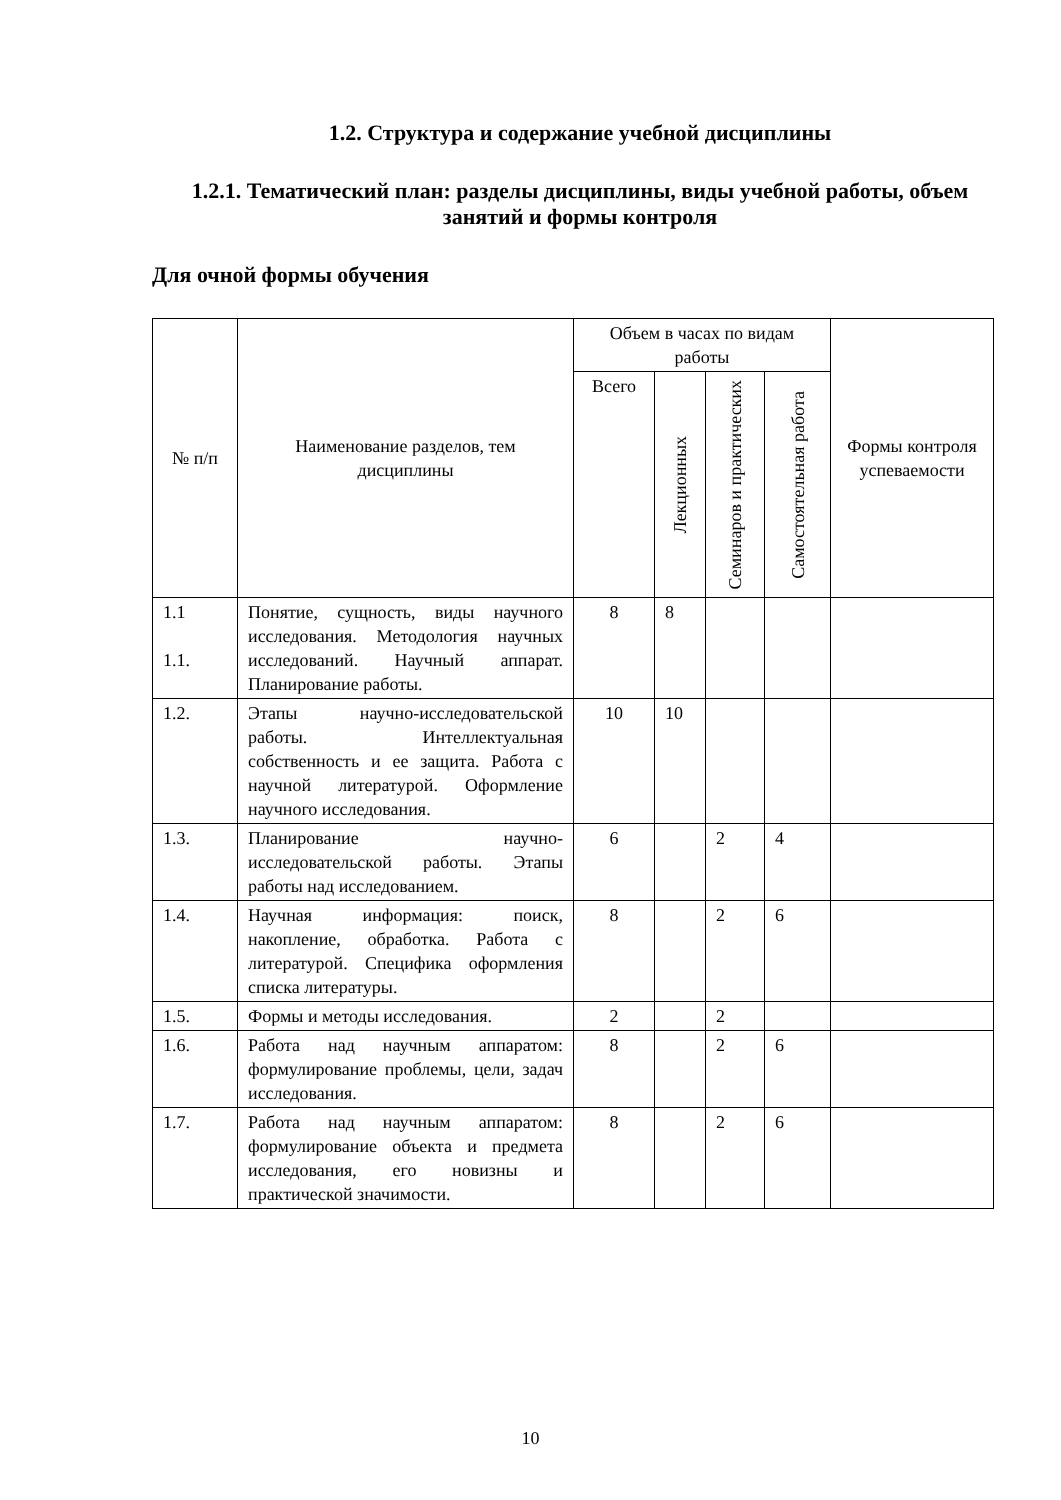1.2. Структура и содержание учебной дисциплины
1.2.1. Тематический план: разделы дисциплины, виды учебной работы, объем занятий и формы контроля
Для очной формы обучения
| № п/п | Наименование разделов, тем дисциплины | Объем в часах по видам работы | | | | Формы контроля успеваемости |
| --- | --- | --- | --- | --- | --- | --- |
| | | Всего | Лекционных | Семинаров и практических | Самостоятельная работа | |
| 1.1 1.1. | Понятие, сущность, виды научного исследования. Методология научных исследований. Научный аппарат. Планирование работы. | 8 | 8 | | | |
| 1.2. | Этапы научно-исследовательской работы. Интеллектуальная собственность и ее защита. Работа с научной литературой. Оформление научного исследования. | 10 | 10 | | | |
| 1.3. | Планирование научно-исследовательской работы. Этапы работы над исследованием. | 6 | | 2 | 4 | |
| 1.4. | Научная информация: поиск, накопление, обработка. Работа с литературой. Специфика оформления списка литературы. | 8 | | 2 | 6 | |
| 1.5. | Формы и методы исследования. | 2 | | 2 | | |
| 1.6. | Работа над научным аппаратом: формулирование проблемы, цели, задач исследования. | 8 | | 2 | 6 | |
| 1.7. | Работа над научным аппаратом: формулирование объекта и предмета исследования, его новизны и практической значимости. | 8 | | 2 | 6 | |
10